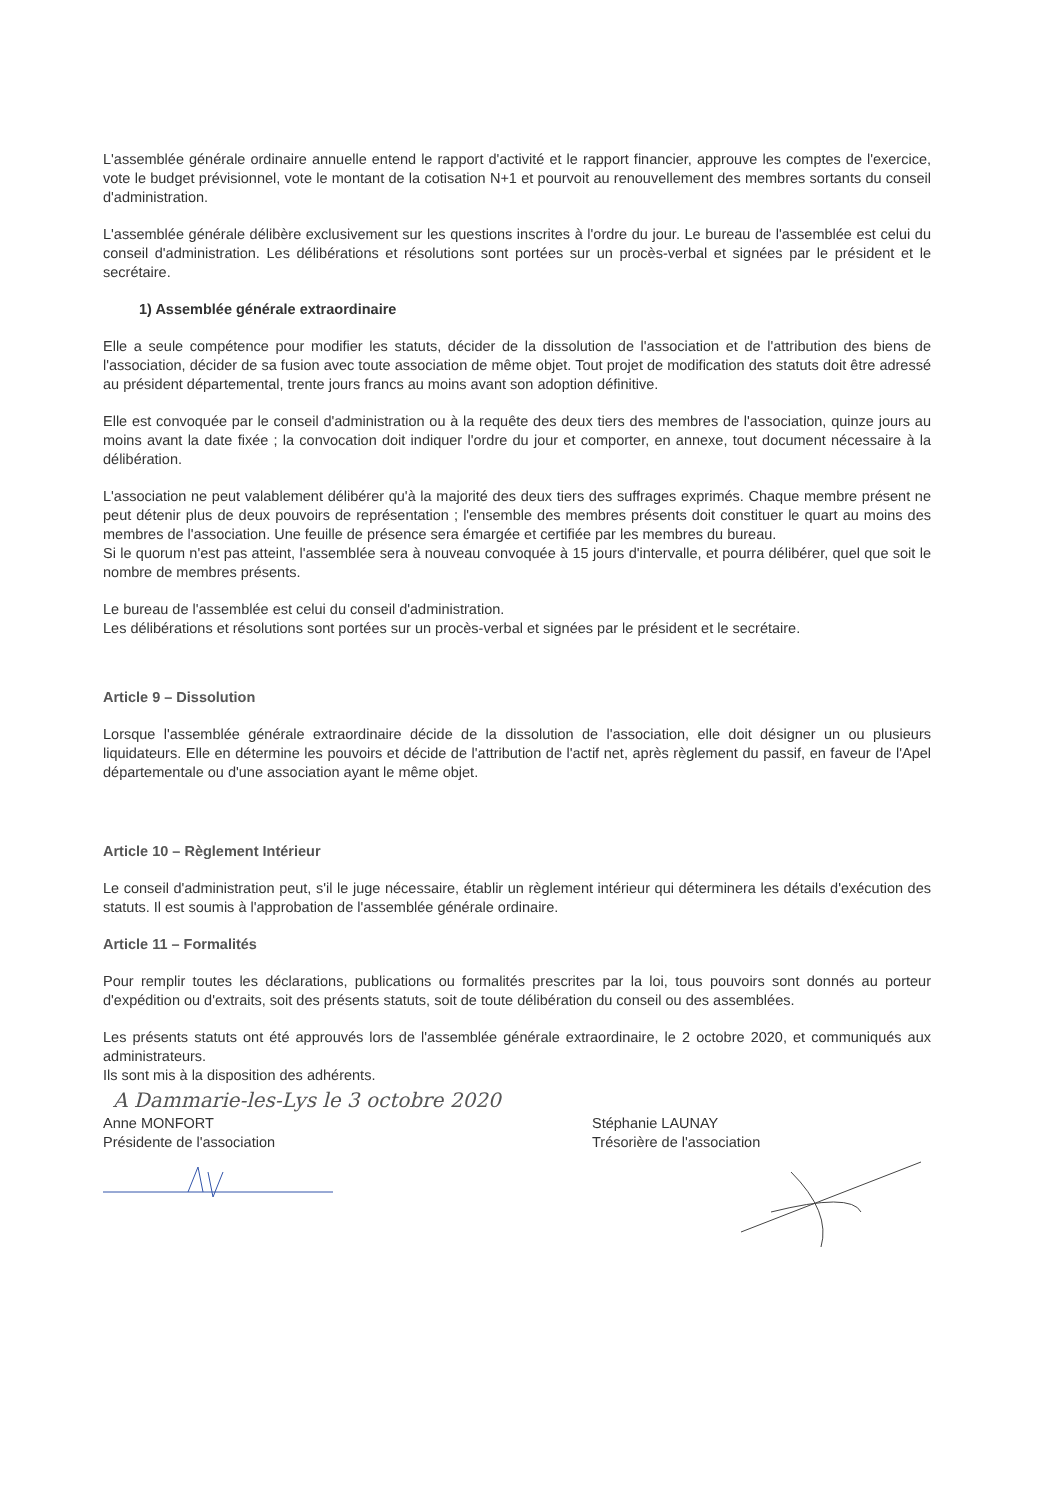L'assemblée générale ordinaire annuelle entend le rapport d'activité et le rapport financier, approuve les comptes de l'exercice, vote le budget prévisionnel, vote le montant de la cotisation N+1 et pourvoit au renouvellement des membres sortants du conseil d'administration.
L'assemblée générale délibère exclusivement sur les questions inscrites à l'ordre du jour. Le bureau de l'assemblée est celui du conseil d'administration. Les délibérations et résolutions sont portées sur un procès-verbal et signées par le président et le secrétaire.
1) Assemblée générale extraordinaire
Elle a seule compétence pour modifier les statuts, décider de la dissolution de l'association et de l'attribution des biens de l'association, décider de sa fusion avec toute association de même objet. Tout projet de modification des statuts doit être adressé au président départemental, trente jours francs au moins avant son adoption définitive.
Elle est convoquée par le conseil d'administration ou à la requête des deux tiers des membres de l'association, quinze jours au moins avant la date fixée ; la convocation doit indiquer l'ordre du jour et comporter, en annexe, tout document nécessaire à la délibération.
L'association ne peut valablement délibérer qu'à la majorité des deux tiers des suffrages exprimés. Chaque membre présent ne peut détenir plus de deux pouvoirs de représentation ; l'ensemble des membres présents doit constituer le quart au moins des membres de l'association. Une feuille de présence sera émargée et certifiée par les membres du bureau.
Si le quorum n'est pas atteint, l'assemblée sera à nouveau convoquée à 15 jours d'intervalle, et pourra délibérer, quel que soit le nombre de membres présents.
Le bureau de l'assemblée est celui du conseil d'administration.
Les délibérations et résolutions sont portées sur un procès-verbal et signées par le président et le secrétaire.
Article 9 – Dissolution
Lorsque l'assemblée générale extraordinaire décide de la dissolution de l'association, elle doit désigner un ou plusieurs liquidateurs. Elle en détermine les pouvoirs et décide de l'attribution de l'actif net, après règlement du passif, en faveur de l'Apel départementale ou d'une association ayant le même objet.
Article 10 – Règlement Intérieur
Le conseil d'administration peut, s'il le juge nécessaire, établir un règlement intérieur qui déterminera les détails d'exécution des statuts. Il est soumis à l'approbation de l'assemblée générale ordinaire.
Article 11 – Formalités
Pour remplir toutes les déclarations, publications ou formalités prescrites par la loi, tous pouvoirs sont donnés au porteur d'expédition ou d'extraits, soit des présents statuts, soit de toute délibération du conseil ou des assemblées.
Les présents statuts ont été approuvés lors de l'assemblée générale extraordinaire, le 2 octobre 2020, et communiqués aux administrateurs.
Ils sont mis à la disposition des adhérents.
A Dammarie-les-Lys le 3 octobre 2020
Anne MONFORT
Présidente de l'association
Stéphanie LAUNAY
Trésorière de l'association